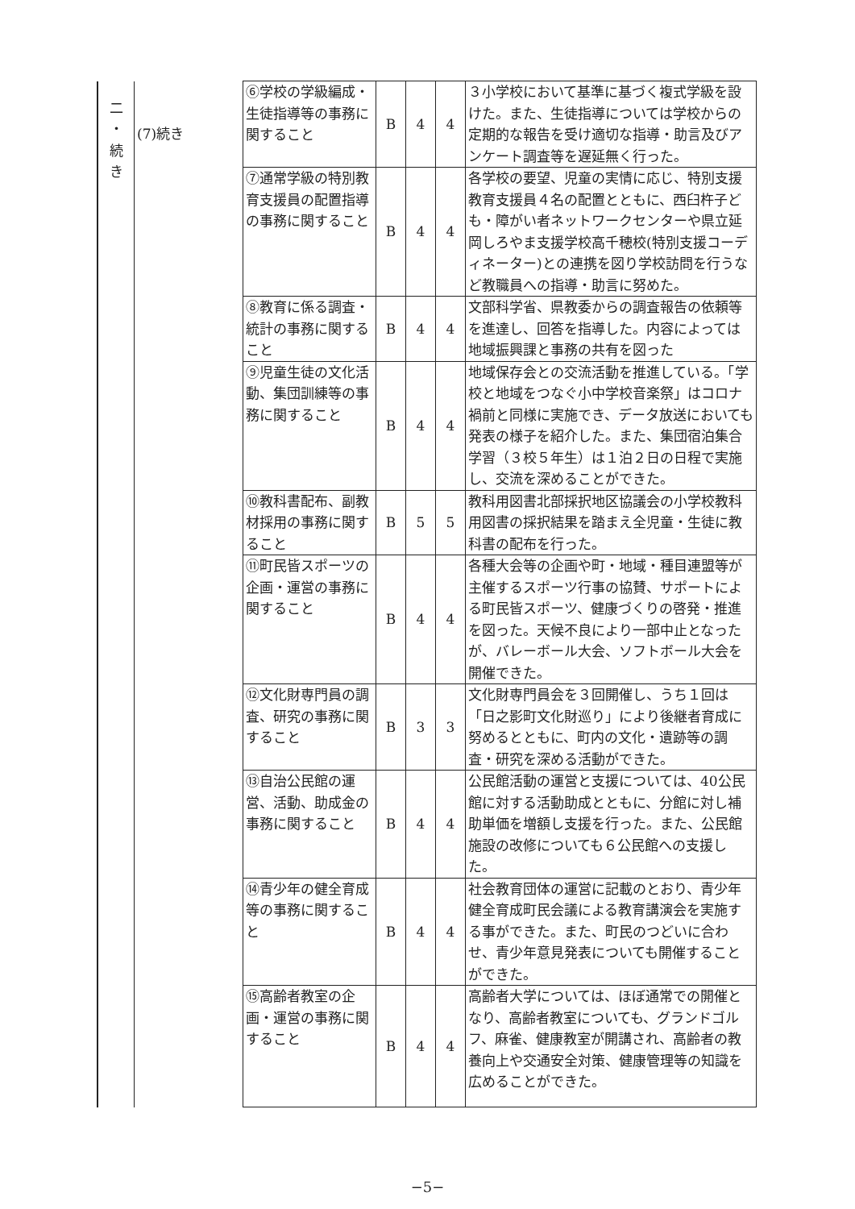| 二 ・ 続 き | (7)続き | ⑥学校の学級編成・生徒指導等の事務に関すること | B | 4 | 4 | ３小学校において基準に基づく複式学級を設けた。また、生徒指導については学校からの定期的な報告を受け適切な指導・助言及びアンケート調査等を遅延無く行った。 |
| | | ⑦通常学級の特別教育支援員の配置指導の事務に関すること | B | 4 | 4 | 各学校の要望、児童の実情に応じ、特別支援教育支援員４名の配置とともに、西臼杵子ども・障がい者ネットワークセンターや県立延岡しろやま支援学校高千穂校(特別支援コーディネーター)との連携を図り学校訪問を行うなど教職員への指導・助言に努めた。 |
| | | ⑧教育に係る調査・統計の事務に関すること | B | 4 | 4 | 文部科学省、県教委からの調査報告の依頼等を進達し、回答を指導した。内容によっては地域振興課と事務の共有を図った |
| | | ⑨児童生徒の文化活動、集団訓練等の事務に関すること | B | 4 | 4 | 地域保存会との交流活動を推進している。「学校と地域をつなぐ小中学校音楽祭」はコロナ禍前と同様に実施でき、データ放送においても発表の様子を紹介した。また、集団宿泊集合学習（３校５年生）は１泊２日の日程で実施し、交流を深めることができた。 |
| | | ⑩教科書配布、副教材採用の事務に関すること | B | 5 | 5 | 教科用図書北部採択地区協議会の小学校教科用図書の採択結果を踏まえ全児童・生徒に教科書の配布を行った。 |
| | | ⑪町民皆スポーツの企画・運営の事務に関すること | B | 4 | 4 | 各種大会等の企画や町・地域・種目連盟等が主催するスポーツ行事の協賛、サポートによる町民皆スポーツ、健康づくりの啓発・推進を図った。天候不良により一部中止となったが、バレーボール大会、ソフトボール大会を開催できた。 |
| | | ⑫文化財専門員の調査、研究の事務に関すること | B | 3 | 3 | 文化財専門員会を３回開催し、うち１回は「日之影町文化財巡り」により後継者育成に努めるとともに、町内の文化・遺跡等の調査・研究を深める活動ができた。 |
| | | ⑬自治公民館の運営、活動、助成金の事務に関すること | B | 4 | 4 | 公民館活動の運営と支援については、40公民館に対する活動助成とともに、分館に対し補助単価を増額し支援を行った。また、公民館施設の改修についても６公民館への支援した。 |
| | | ⑭青少年の健全育成等の事務に関すること | B | 4 | 4 | 社会教育団体の運営に記載のとおり、青少年健全育成町民会議による教育講演会を実施する事ができた。また、町民のつどいに合わせ、青少年意見発表についても開催することができた。 |
| | | ⑮高齢者教室の企画・運営の事務に関すること | B | 4 | 4 | 高齢者大学については、ほぼ通常での開催となり、高齢者教室についても、グランドゴルフ、麻雀、健康教室が開講され、高齢者の教養向上や交通安全対策、健康管理等の知識を広めることができた。 |
−5−